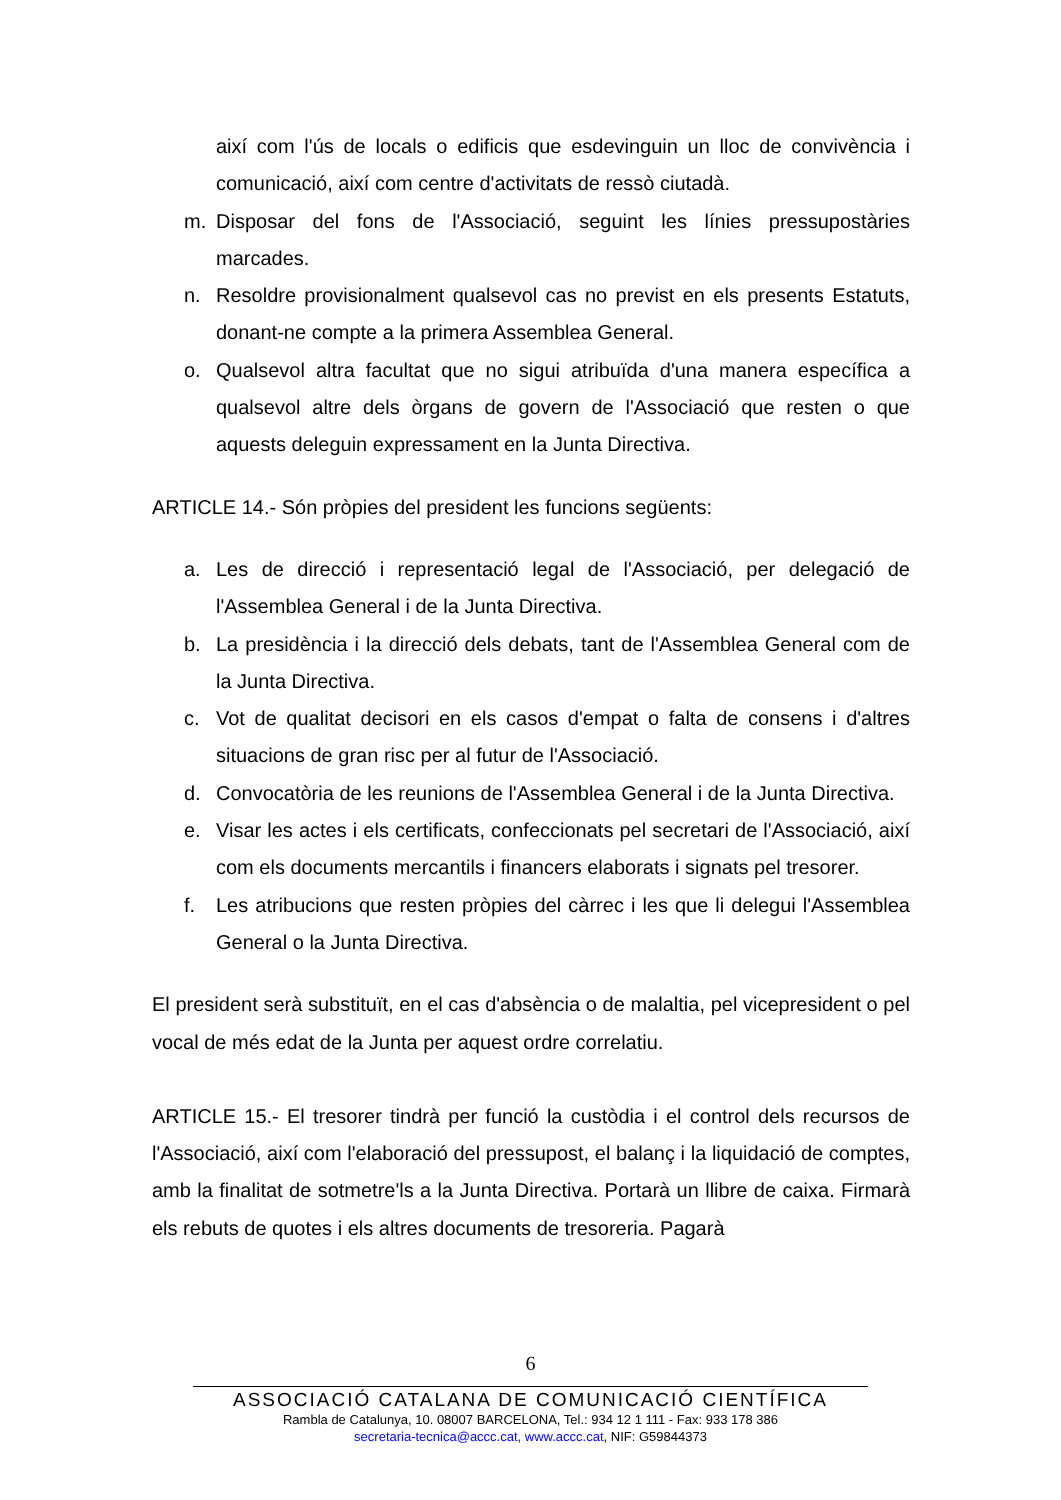així com l'ús de locals o edificis que esdevinguin un lloc de convivència i comunicació, així com centre d'activitats de ressò ciutadà.
m. Disposar del fons de l'Associació, seguint les línies pressupostàries marcades.
n. Resoldre provisionalment qualsevol cas no previst en els presents Estatuts, donant-ne compte a la primera Assemblea General.
o. Qualsevol altra facultat que no sigui atribuïda d'una manera específica a qualsevol altre dels òrgans de govern de l'Associació que resten o que aquests deleguin expressament en la Junta Directiva.
ARTICLE 14.- Són pròpies del president les funcions següents:
a. Les de direcció i representació legal de l'Associació, per delegació de l'Assemblea General i de la Junta Directiva.
b. La presidència i la direcció dels debats, tant de l'Assemblea General com de la Junta Directiva.
c. Vot de qualitat decisori en els casos d'empat o falta de consens i d'altres situacions de gran risc per al futur de l'Associació.
d. Convocatòria de les reunions de l'Assemblea General i de la Junta Directiva.
e. Visar les actes i els certificats, confeccionats pel secretari de l'Associació, així com els documents mercantils i financers elaborats i signats pel tresorer.
f. Les atribucions que resten pròpies del càrrec i les que li delegui l'Assemblea General o la Junta Directiva.
El president serà substituït, en el cas d'absència o de malaltia, pel vicepresident o pel vocal de més edat de la Junta per aquest ordre correlatiu.
ARTICLE 15.- El tresorer tindrà per funció la custòdia i el control dels recursos de l'Associació, així com l'elaboració del pressupost, el balanç i la liquidació de comptes, amb la finalitat de sotmetre'ls a la Junta Directiva. Portarà un llibre de caixa. Firmarà els rebuts de quotes i els altres documents de tresoreria. Pagarà
6
ASSOCIACIÓ CATALANA DE COMUNICACIÓ CIENTÍFICA
Rambla de Catalunya, 10. 08007 BARCELONA, Tel.: 934 12 1 111 - Fax: 933 178 386
secretaria-tecnica@accc.cat, www.accc.cat, NIF: G59844373